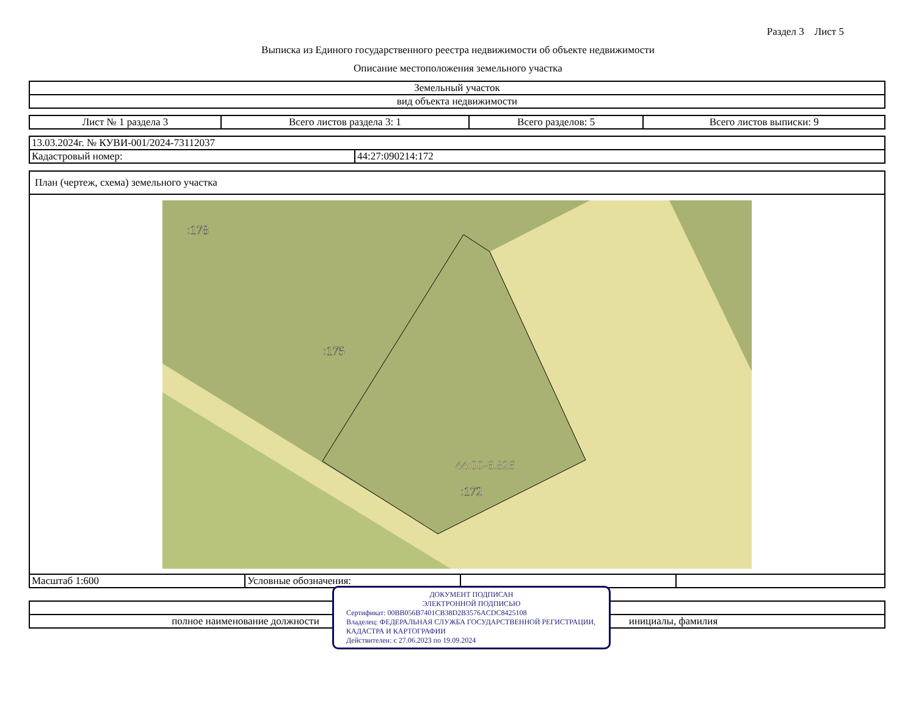Раздел 3 Лист 5
Выписка из Единого государственного реестра недвижимости об объекте недвижимости
Описание местоположения земельного участка
| Земельный участок |
| вид объекта недвижимости |
| Лист № 1 раздела 3 | Всего листов раздела 3: 1 | Всего разделов: 5 | Всего листов выписки: 9 |
| 13.03.2024г. № КУВИ-001/2024-73112037 | |
| Кадастровый номер: | 44:27:090214:172 |
План (чертеж, схема) земельного участка
:178
:175
44:00-6.826
:172
| Масштаб 1:600 | Условные обозначения: | | |
ДОКУМЕНТ ПОДПИСАН
ЭЛЕКТРОННОЙ ПОДПИСЬЮ
Сертификат: 00BB056B7401CB38D2B3576ACDC8425108
Владелец: ФЕДЕРАЛЬНАЯ СЛУЖБА ГОСУДАРСТВЕННОЙ РЕГИСТРАЦИИ, КАДАСТРА И КАРТОГРАФИИ
Действителен: с 27.06.2023 по 19.09.2024
| полное наименование должности | инициалы, фамилия |